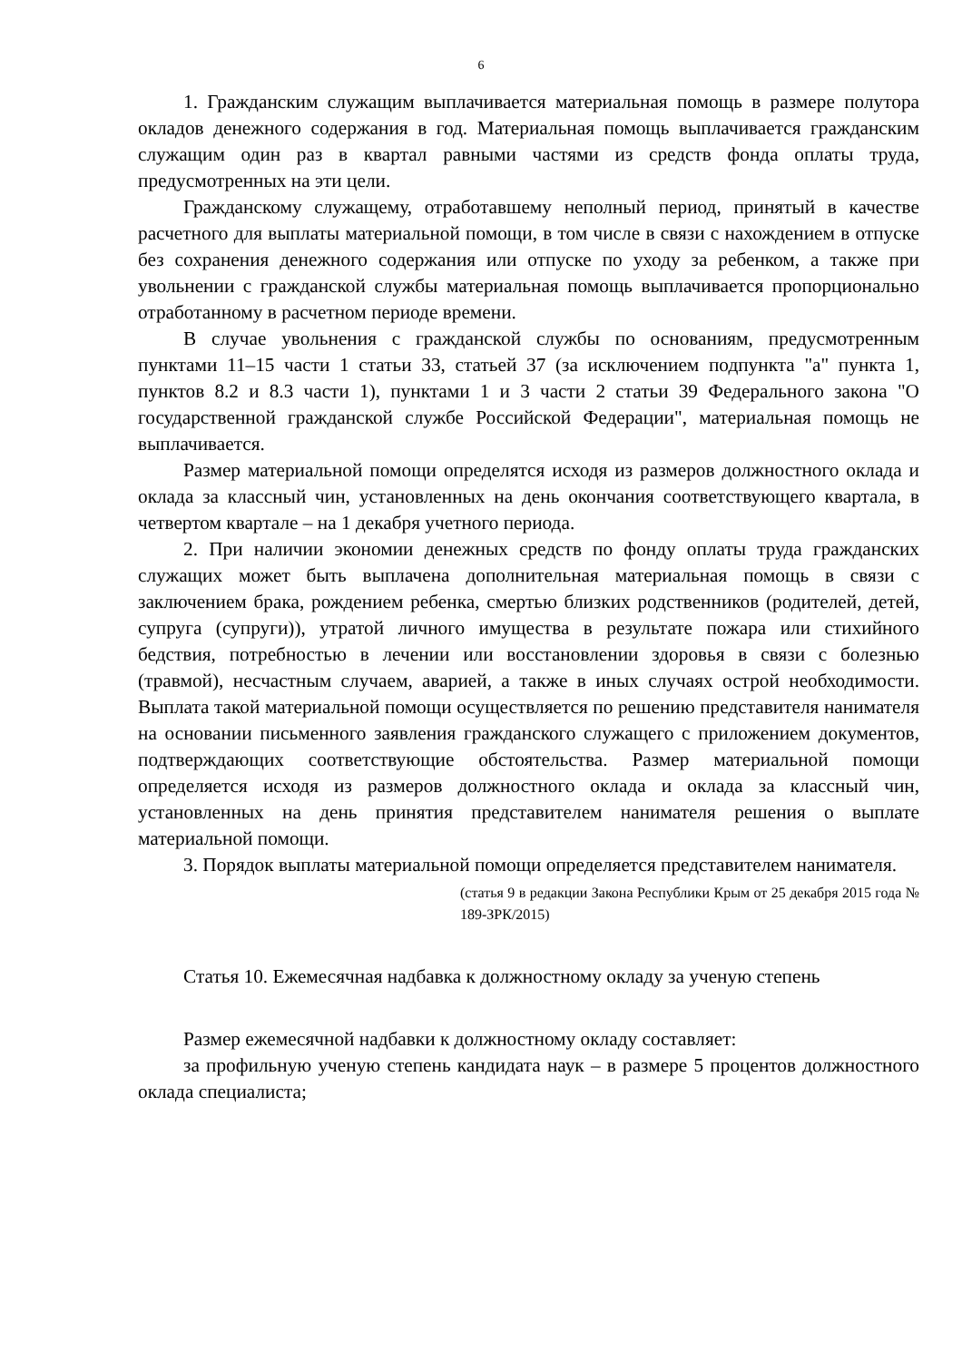6
1. Гражданским служащим выплачивается материальная помощь в размере полутора окладов денежного содержания в год. Материальная помощь выплачивается гражданским служащим один раз в квартал равными частями из средств фонда оплаты труда, предусмотренных на эти цели.
Гражданскому служащему, отработавшему неполный период, принятый в качестве расчетного для выплаты материальной помощи, в том числе в связи с нахождением в отпуске без сохранения денежного содержания или отпуске по уходу за ребенком, а также при увольнении с гражданской службы материальная помощь выплачивается пропорционально отработанному в расчетном периоде времени.
В случае увольнения с гражданской службы по основаниям, предусмотренным пунктами 11–15 части 1 статьи 33, статьей 37 (за исключением подпункта "а" пункта 1, пунктов 8.2 и 8.3 части 1), пунктами 1 и 3 части 2 статьи 39 Федерального закона "О государственной гражданской службе Российской Федерации", материальная помощь не выплачивается.
Размер материальной помощи определятся исходя из размеров должностного оклада и оклада за классный чин, установленных на день окончания соответствующего квартала, в четвертом квартале – на 1 декабря учетного периода.
2. При наличии экономии денежных средств по фонду оплаты труда гражданских служащих может быть выплачена дополнительная материальная помощь в связи с заключением брака, рождением ребенка, смертью близких родственников (родителей, детей, супруга (супруги)), утратой личного имущества в результате пожара или стихийного бедствия, потребностью в лечении или восстановлении здоровья в связи с болезнью (травмой), несчастным случаем, аварией, а также в иных случаях острой необходимости. Выплата такой материальной помощи осуществляется по решению представителя нанимателя на основании письменного заявления гражданского служащего с приложением документов, подтверждающих соответствующие обстоятельства. Размер материальной помощи определяется исходя из размеров должностного оклада и оклада за классный чин, установленных на день принятия представителем нанимателя решения о выплате материальной помощи.
3. Порядок выплаты материальной помощи определяется представителем нанимателя.
(статья 9 в редакции Закона Республики Крым от 25 декабря 2015 года № 189-ЗРК/2015)
Статья 10. Ежемесячная надбавка к должностному окладу за ученую степень
Размер ежемесячной надбавки к должностному окладу составляет:
за профильную ученую степень кандидата наук – в размере 5 процентов должностного оклада специалиста;